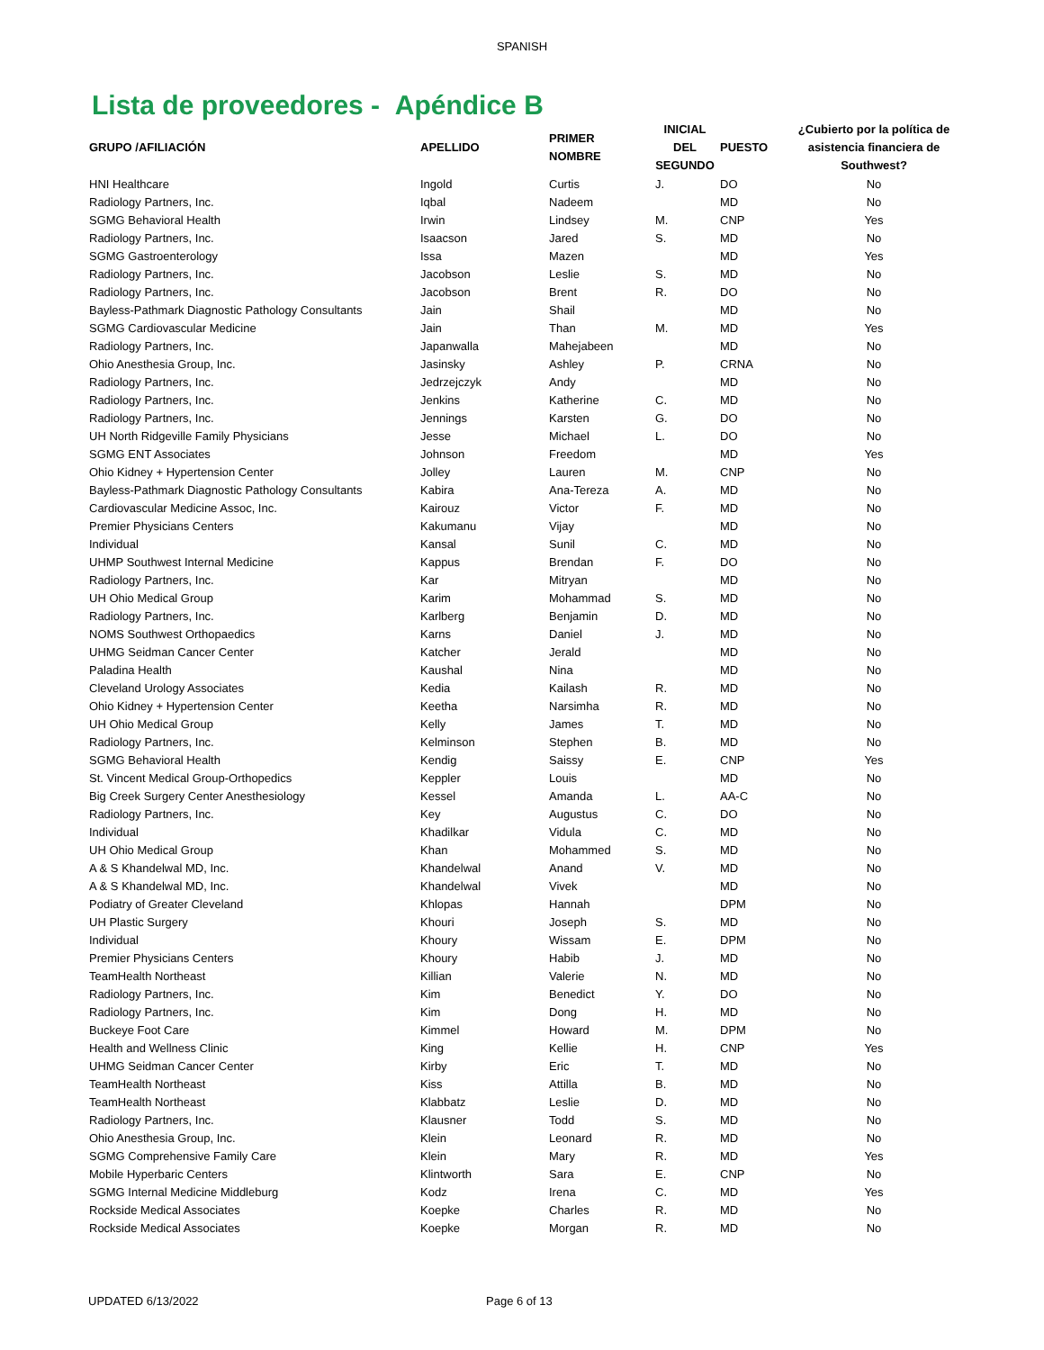SPANISH
Lista de proveedores - Apéndice B
| GRUPO /AFILIACIÓN | APELLIDO | PRIMER NOMBRE | INICIAL DEL SEGUNDO | PUESTO | ¿Cubierto por la política de asistencia financiera de Southwest? |
| --- | --- | --- | --- | --- | --- |
| HNI Healthcare | Ingold | Curtis | J. | DO | No |
| Radiology Partners, Inc. | Iqbal | Nadeem | | MD | No |
| SGMG Behavioral Health | Irwin | Lindsey | M. | CNP | Yes |
| Radiology Partners, Inc. | Isaacson | Jared | S. | MD | No |
| SGMG Gastroenterology | Issa | Mazen | | MD | Yes |
| Radiology Partners, Inc. | Jacobson | Leslie | S. | MD | No |
| Radiology Partners, Inc. | Jacobson | Brent | R. | DO | No |
| Bayless-Pathmark Diagnostic Pathology Consultants | Jain | Shail | | MD | No |
| SGMG Cardiovascular Medicine | Jain | Than | M. | MD | Yes |
| Radiology Partners, Inc. | Japanwalla | Mahejabeen | | MD | No |
| Ohio Anesthesia Group, Inc. | Jasinsky | Ashley | P. | CRNA | No |
| Radiology Partners, Inc. | Jedrzejczyk | Andy | | MD | No |
| Radiology Partners, Inc. | Jenkins | Katherine | C. | MD | No |
| Radiology Partners, Inc. | Jennings | Karsten | G. | DO | No |
| UH North Ridgeville Family Physicians | Jesse | Michael | L. | DO | No |
| SGMG ENT Associates | Johnson | Freedom | | MD | Yes |
| Ohio Kidney + Hypertension Center | Jolley | Lauren | M. | CNP | No |
| Bayless-Pathmark Diagnostic Pathology Consultants | Kabira | Ana-Tereza | A. | MD | No |
| Cardiovascular Medicine Assoc, Inc. | Kairouz | Victor | F. | MD | No |
| Premier Physicians Centers | Kakumanu | Vijay | | MD | No |
| Individual | Kansal | Sunil | C. | MD | No |
| UHMP Southwest Internal Medicine | Kappus | Brendan | F. | DO | No |
| Radiology Partners, Inc. | Kar | Mitryan | | MD | No |
| UH Ohio Medical Group | Karim | Mohammad | S. | MD | No |
| Radiology Partners, Inc. | Karlberg | Benjamin | D. | MD | No |
| NOMS Southwest Orthopaedics | Karns | Daniel | J. | MD | No |
| UHMG Seidman Cancer Center | Katcher | Jerald | | MD | No |
| Paladina Health | Kaushal | Nina | | MD | No |
| Cleveland Urology Associates | Kedia | Kailash | R. | MD | No |
| Ohio Kidney + Hypertension Center | Keetha | Narsimha | R. | MD | No |
| UH Ohio Medical Group | Kelly | James | T. | MD | No |
| Radiology Partners, Inc. | Kelminson | Stephen | B. | MD | No |
| SGMG Behavioral Health | Kendig | Saissy | E. | CNP | Yes |
| St. Vincent Medical Group-Orthopedics | Keppler | Louis | | MD | No |
| Big Creek Surgery Center Anesthesiology | Kessel | Amanda | L. | AA-C | No |
| Radiology Partners, Inc. | Key | Augustus | C. | DO | No |
| Individual | Khadilkar | Vidula | C. | MD | No |
| UH Ohio Medical Group | Khan | Mohammed | S. | MD | No |
| A & S Khandelwal MD, Inc. | Khandelwal | Anand | V. | MD | No |
| A & S Khandelwal MD, Inc. | Khandelwal | Vivek | | MD | No |
| Podiatry of Greater Cleveland | Khlopas | Hannah | | DPM | No |
| UH Plastic Surgery | Khouri | Joseph | S. | MD | No |
| Individual | Khoury | Wissam | E. | DPM | No |
| Premier Physicians Centers | Khoury | Habib | J. | MD | No |
| TeamHealth Northeast | Killian | Valerie | N. | MD | No |
| Radiology Partners, Inc. | Kim | Benedict | Y. | DO | No |
| Radiology Partners, Inc. | Kim | Dong | H. | MD | No |
| Buckeye Foot Care | Kimmel | Howard | M. | DPM | No |
| Health and Wellness Clinic | King | Kellie | H. | CNP | Yes |
| UHMG Seidman Cancer Center | Kirby | Eric | T. | MD | No |
| TeamHealth Northeast | Kiss | Attilla | B. | MD | No |
| TeamHealth Northeast | Klabbatz | Leslie | D. | MD | No |
| Radiology Partners, Inc. | Klausner | Todd | S. | MD | No |
| Ohio Anesthesia Group, Inc. | Klein | Leonard | R. | MD | No |
| SGMG Comprehensive Family Care | Klein | Mary | R. | MD | Yes |
| Mobile Hyperbaric Centers | Klintworth | Sara | E. | CNP | No |
| SGMG Internal Medicine Middleburg | Kodz | Irena | C. | MD | Yes |
| Rockside Medical Associates | Koepke | Charles | R. | MD | No |
| Rockside Medical Associates | Koepke | Morgan | R. | MD | No |
UPDATED 6/13/2022 Page 6 of 13